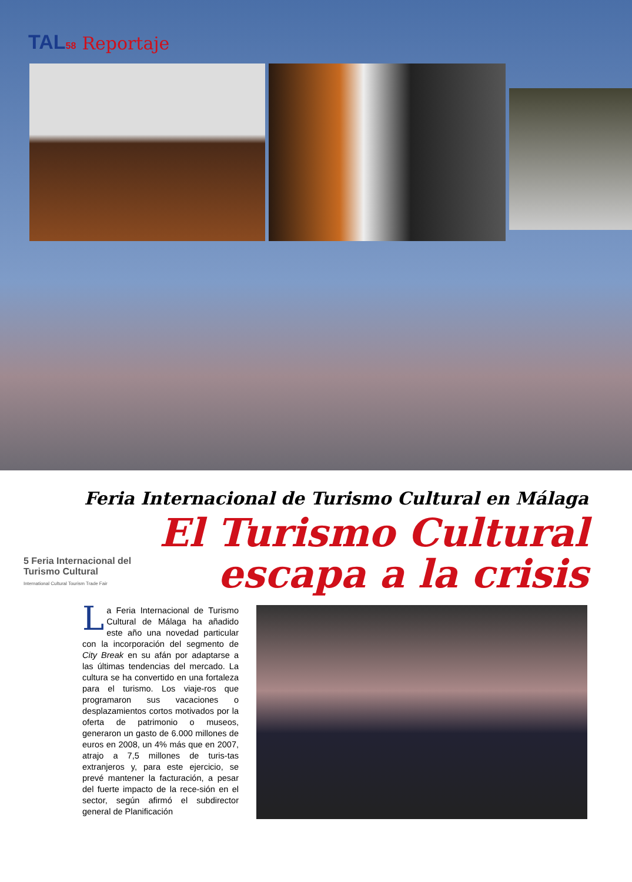TAL58 Reportaje
Feria Internacional de Turismo Cultural en Málaga
5 Feria Internacional del Turismo Cultural
International Cultural Tourism Trade Fair
El Turismo Cultural
escapa a la crisis
La Feria Internacional de Turismo Cultural de Málaga ha añadido este año una novedad particular con la incorporación del segmento de City Break en su afán por adaptarse a las últimas tendencias del mercado. La cultura se ha convertido en una fortaleza para el turismo. Los viaje-ros que programaron sus vacaciones o desplazamientos cortos motivados por la oferta de patrimonio o museos, generaron un gasto de 6.000 millones de euros en 2008, un 4% más que en 2007, atrajo a 7,5 millones de turis-tas extranjeros y, para este ejercicio, se prevé mantener la facturación, a pesar del fuerte impacto de la rece-sión en el sector, según afirmó el subdirector general de Planificación